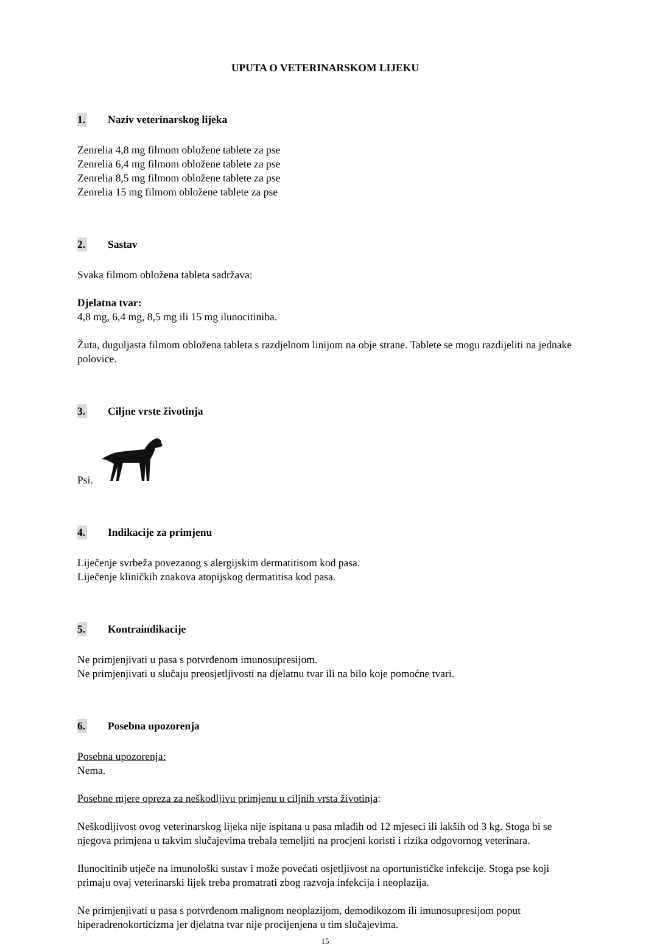UPUTA O VETERINARSKOM LIJEKU
1. Naziv veterinarskog lijeka
Zenrelia 4,8 mg filmom obložene tablete za pse
Zenrelia 6,4 mg filmom obložene tablete za pse
Zenrelia 8,5 mg filmom obložene tablete za pse
Zenrelia 15 mg filmom obložene tablete za pse
2. Sastav
Svaka filmom obložena tableta sadržava:
Djelatna tvar:
4,8 mg, 6,4 mg, 8,5 mg ili 15 mg ilunocitiniba.
Žuta, duguljasta filmom obložena tableta s razdjelnom linijom na obje strane. Tablete se mogu razdijeliti na jednake polovice.
3. Ciljne vrste životinja
Psi.
4. Indikacije za primjenu
Liječenje svrbeža povezanog s alergijskim dermatitisom kod pasa.
Liječenje kliničkih znakova atopijskog dermatitisa kod pasa.
5. Kontraindikacije
Ne primjenjivati u pasa s potvrđenom imunosupresijom.
Ne primjenjivati u slučaju preosjetljivosti na djelatnu tvar ili na bilo koje pomoćne tvari.
6. Posebna upozorenja
Posebna upozorenja:
Nema.
Posebne mjere opreza za neškodljivu primjenu u ciljnih vrsta životinja:
Neškodljivost ovog veterinarskog lijeka nije ispitana u pasa mlađih od 12 mjeseci ili lakših od 3 kg. Stoga bi se njegova primjena u takvim slučajevima trebala temeljiti na procjeni koristi i rizika odgovornog veterinara.
Ilunocitinib utječe na imunološki sustav i može povećati osjetljivost na oportunističke infekcije. Stoga pse koji primaju ovaj veterinarski lijek treba promatrati zbog razvoja infekcija i neoplazija.
Ne primjenjivati u pasa s potvrđenom malignom neoplazijom, demodikozom ili imunosupresijom poput hiperadrenokorticizma jer djelatna tvar nije procijenjena u tim slučajevima.
15